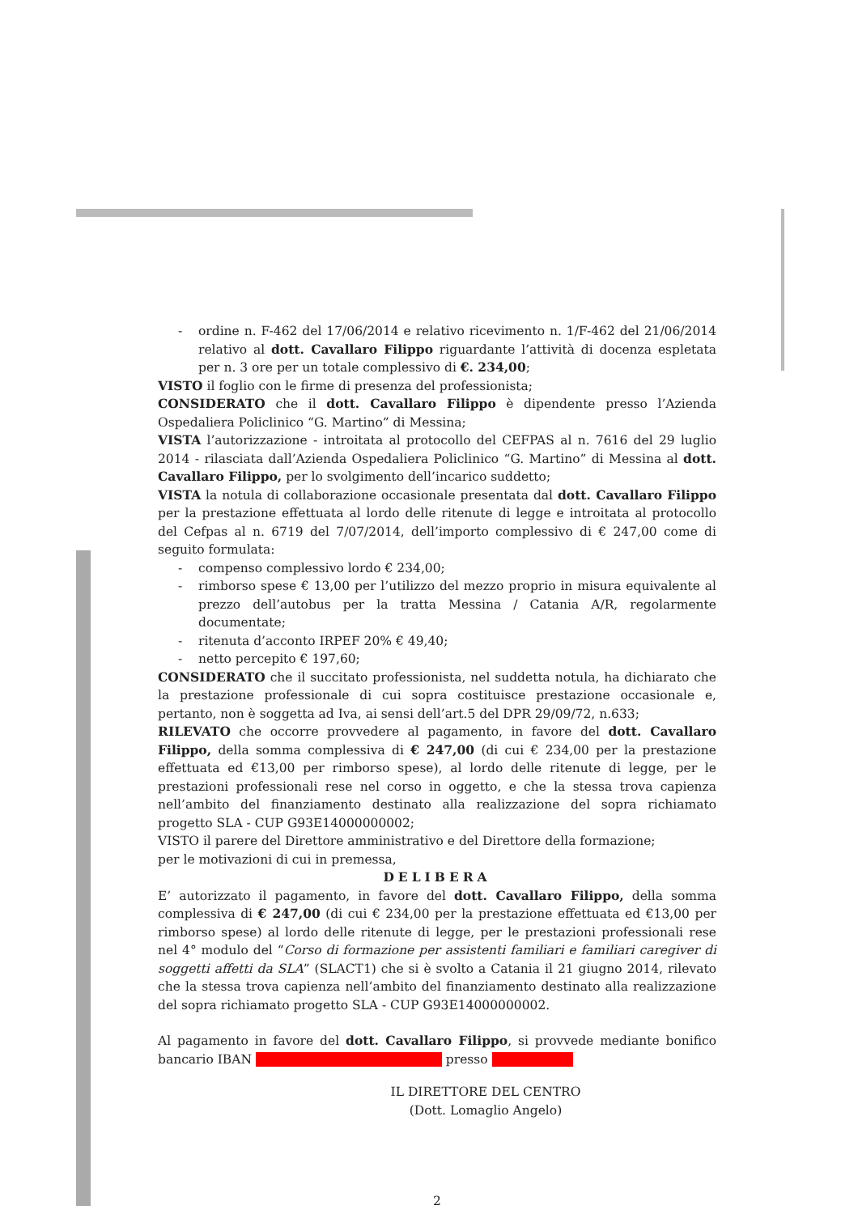- ordine n. F-462 del 17/06/2014 e relativo ricevimento n. 1/F-462 del 21/06/2014 relativo al dott. Cavallaro Filippo riguardante l’attività di docenza espletata per n. 3 ore per un totale complessivo di €. 234,00;
VISTO il foglio con le firme di presenza del professionista;
CONSIDERATO che il dott. Cavallaro Filippo è dipendente presso l’Azienda Ospedaliera Policlinico “G. Martino” di Messina;
VISTA l’autorizzazione - introitata al protocollo del CEFPAS al n. 7616 del 29 luglio 2014 - rilasciata dall’Azienda Ospedaliera Policlinico “G. Martino” di Messina al dott. Cavallaro Filippo, per lo svolgimento dell’incarico suddetto;
VISTA la notula di collaborazione occasionale presentata dal dott. Cavallaro Filippo per la prestazione effettuata al lordo delle ritenute di legge e introitata al protocollo del Cefpas al n. 6719 del 7/07/2014, dell’importo complessivo di € 247,00 come di seguito formulata:
- compenso complessivo lordo € 234,00;
- rimborso spese € 13,00 per l’utilizzo del mezzo proprio in misura equivalente al prezzo dell’autobus per la tratta Messina / Catania A/R, regolarmente documentate;
- ritenuta d’acconto IRPEF 20% € 49,40;
- netto percepito € 197,60;
CONSIDERATO che il succitato professionista, nel suddetta notula, ha dichiarato che la prestazione professionale di cui sopra costituisce prestazione occasionale e, pertanto, non è soggetta ad Iva, ai sensi dell’art.5 del DPR 29/09/72, n.633;
RILEVATO che occorre provvedere al pagamento, in favore del dott. Cavallaro Filippo, della somma complessiva di € 247,00 (di cui € 234,00 per la prestazione effettuata ed €13,00 per rimborso spese), al lordo delle ritenute di legge, per le prestazioni professionali rese nel corso in oggetto, e che la stessa trova capienza nell’ambito del finanziamento destinato alla realizzazione del sopra richiamato progetto SLA - CUP G93E14000000002;
VISTO il parere del Direttore amministrativo e del Direttore della formazione;
per le motivazioni di cui in premessa,
DELIBERA
E’ autorizzato il pagamento, in favore del dott. Cavallaro Filippo, della somma complessiva di € 247,00 (di cui € 234,00 per la prestazione effettuata ed €13,00 per rimborso spese) al lordo delle ritenute di legge, per le prestazioni professionali rese nel 4° modulo del “Corso di formazione per assistenti familiari e familiari caregiver di soggetti affetti da SLA” (SLACT1) che si è svolto a Catania il 21 giugno 2014, rilevato che la stessa trova capienza nell’ambito del finanziamento destinato alla realizzazione del sopra richiamato progetto SLA - CUP G93E14000000002.
Al pagamento in favore del dott. Cavallaro Filippo, si provvede mediante bonifico bancario IBAN presso
IL DIRETTORE DEL CENTRO
(Dott. Lomaglio Angelo)
2